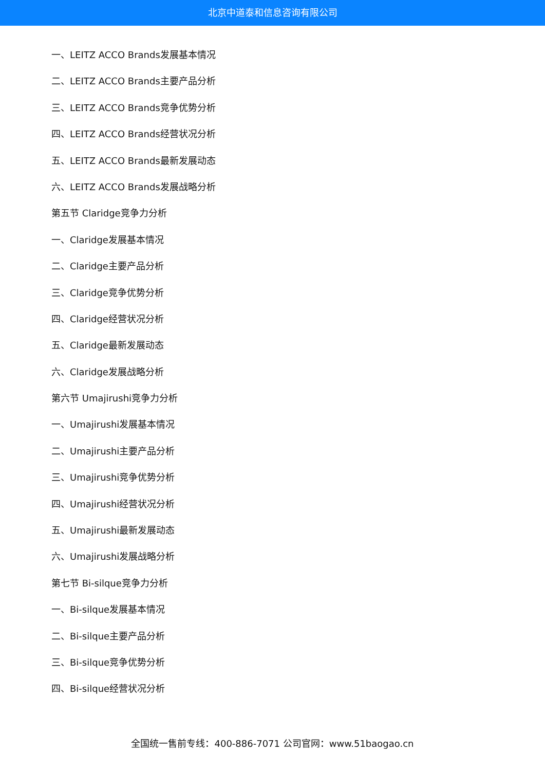北京中道泰和信息咨询有限公司
一、LEITZ ACCO Brands发展基本情况
二、LEITZ ACCO Brands主要产品分析
三、LEITZ ACCO Brands竞争优势分析
四、LEITZ ACCO Brands经营状况分析
五、LEITZ ACCO Brands最新发展动态
六、LEITZ ACCO Brands发展战略分析
第五节 Claridge竞争力分析
一、Claridge发展基本情况
二、Claridge主要产品分析
三、Claridge竞争优势分析
四、Claridge经营状况分析
五、Claridge最新发展动态
六、Claridge发展战略分析
第六节 Umajirushi竞争力分析
一、Umajirushi发展基本情况
二、Umajirushi主要产品分析
三、Umajirushi竞争优势分析
四、Umajirushi经营状况分析
五、Umajirushi最新发展动态
六、Umajirushi发展战略分析
第七节 Bi-silque竞争力分析
一、Bi-silque发展基本情况
二、Bi-silque主要产品分析
三、Bi-silque竞争优势分析
四、Bi-silque经营状况分析
全国统一售前专线：400-886-7071 公司官网：www.51baogao.cn